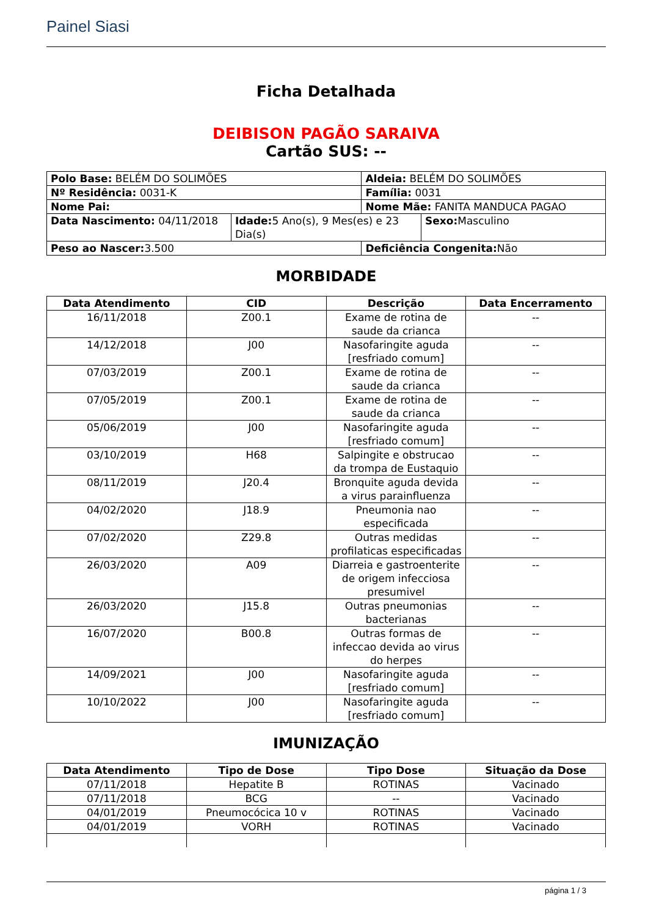Painel Siasi
Ficha Detalhada
DEIBISON PAGÃO SARAIVA
Cartão SUS: --
| Polo Base: BELÉM DO SOLIMÕES | | Aldeia: BELÉM DO SOLIMÕES | |
| Nº Residência: 0031-K | | Família: 0031 | |
| Nome Pai: | | Nome Mãe: FANITA MANDUCA PAGAO | |
| Data Nascimento: 04/11/2018 | Idade: 5 Ano(s), 9 Mes(es) e 23 Dia(s) | | Sexo: Masculino |
| Peso ao Nascer: 3.500 | | Deficiência Congenita: Não | |
MORBIDADE
| Data Atendimento | CID | Descrição | Data Encerramento |
| --- | --- | --- | --- |
| 16/11/2018 | Z00.1 | Exame de rotina de saude da crianca | -- |
| 14/12/2018 | J00 | Nasofaringite aguda [resfriado comum] | -- |
| 07/03/2019 | Z00.1 | Exame de rotina de saude da crianca | -- |
| 07/05/2019 | Z00.1 | Exame de rotina de saude da crianca | -- |
| 05/06/2019 | J00 | Nasofaringite aguda [resfriado comum] | -- |
| 03/10/2019 | H68 | Salpingite e obstrucao da trompa de Eustaquio | -- |
| 08/11/2019 | J20.4 | Bronquite aguda devida a virus parainfluenza | -- |
| 04/02/2020 | J18.9 | Pneumonia nao especificada | -- |
| 07/02/2020 | Z29.8 | Outras medidas profilaticas especificadas | -- |
| 26/03/2020 | A09 | Diarreia e gastroenterite de origem infecciosa presumivel | -- |
| 26/03/2020 | J15.8 | Outras pneumonias bacterianas | -- |
| 16/07/2020 | B00.8 | Outras formas de infeccao devida ao virus do herpes | -- |
| 14/09/2021 | J00 | Nasofaringite aguda [resfriado comum] | -- |
| 10/10/2022 | J00 | Nasofaringite aguda [resfriado comum] | -- |
IMUNIZAÇÃO
| Data Atendimento | Tipo de Dose | Tipo Dose | Situação da Dose |
| --- | --- | --- | --- |
| 07/11/2018 | Hepatite B | ROTINAS | Vacinado |
| 07/11/2018 | BCG | -- | Vacinado |
| 04/01/2019 | Pneumocócica 10 v | ROTINAS | Vacinado |
| 04/01/2019 | VORH | ROTINAS | Vacinado |
página 1 / 3